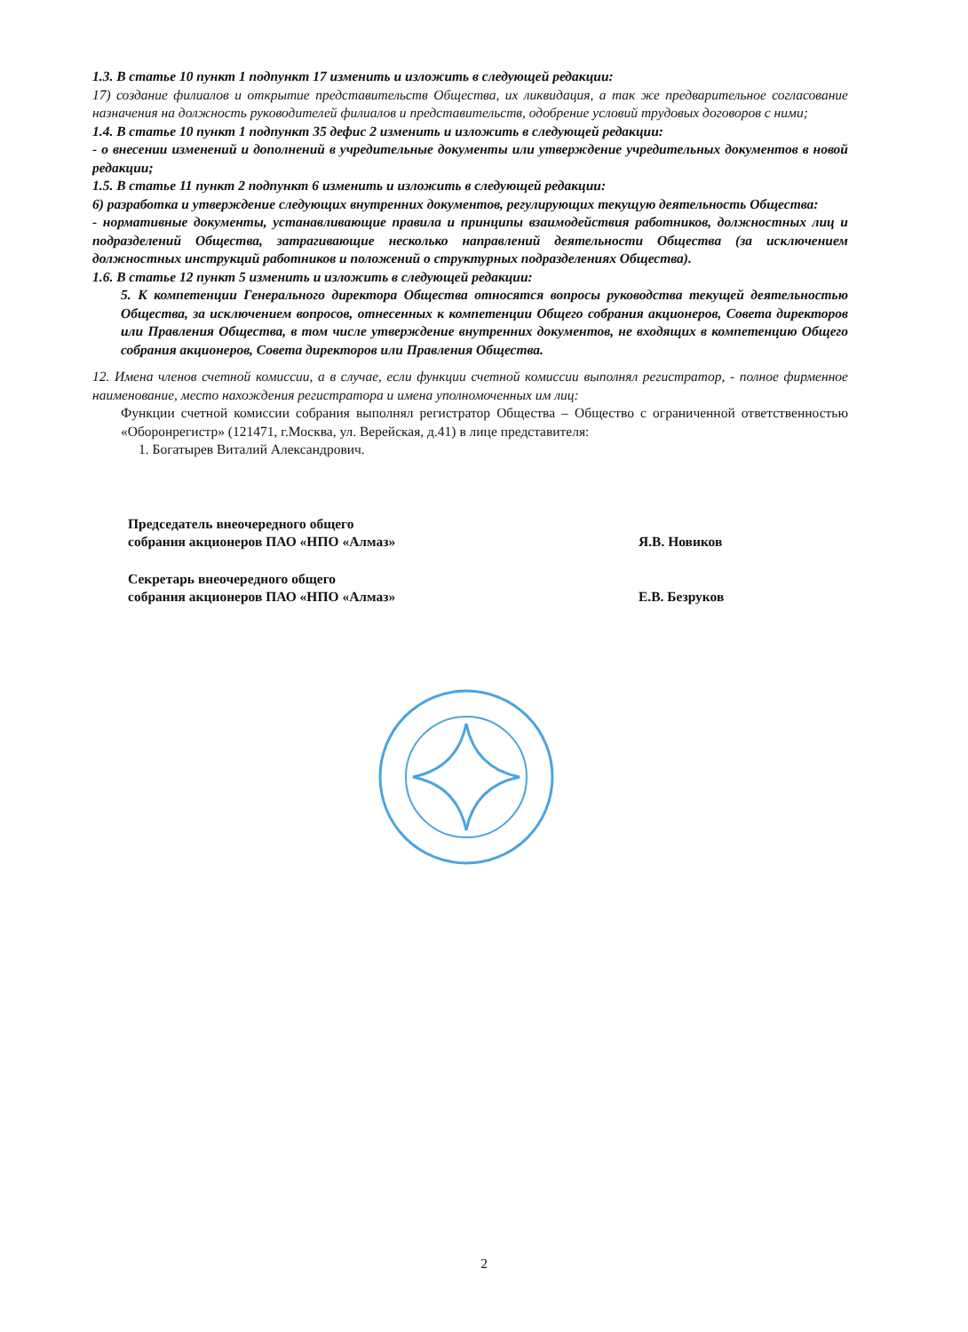1.3. В статье 10 пункт 1 подпункт 17 изменить и изложить в следующей редакции:
17) создание филиалов и открытие представительств Общества, их ликвидация, а так же предварительное согласование назначения на должность руководителей филиалов и представительств, одобрение условий трудовых договоров с ними;
1.4. В статье 10 пункт 1 подпункт 35 дефис 2 изменить и изложить в следующей редакции:
- о внесении изменений и дополнений в учредительные документы или утверждение учредительных документов в новой редакции;
1.5. В статье 11 пункт 2 подпункт 6 изменить и изложить в следующей редакции:
6) разработка и утверждение следующих внутренних документов, регулирующих текущую деятельность Общества:
- нормативные документы, устанавливающие правила и принципы взаимодействия работников, должностных лиц и подразделений Общества, затрагивающие несколько направлений деятельности Общества (за исключением должностных инструкций работников и положений о структурных подразделениях Общества).
1.6. В статье 12 пункт 5 изменить и изложить в следующей редакции:
5. К компетенции Генерального директора Общества относятся вопросы руководства текущей деятельностью Общества, за исключением вопросов, отнесенных к компетенции Общего собрания акционеров, Совета директоров или Правления Общества, в том числе утверждение внутренних документов, не входящих в компетенцию Общего собрания акционеров, Совета директоров или Правления Общества.
12. Имена членов счетной комиссии, а в случае, если функции счетной комиссии выполнял регистратор, - полное фирменное наименование, место нахождения регистратора и имена уполномоченных им лиц:
Функции счетной комиссии собрания выполнял регистратор Общества – Общество с ограниченной ответственностью «Оборонрегистр» (121471, г.Москва, ул. Верейская, д.41) в лице представителя:
1. Богатырев Виталий Александрович.
Председатель внеочередного общего
собрания акционеров ПАО «НПО «Алмаз»
Я.В. Новиков
Секретарь внеочередного общего
собрания акционеров ПАО «НПО «Алмаз»
Е.В. Безруков
2